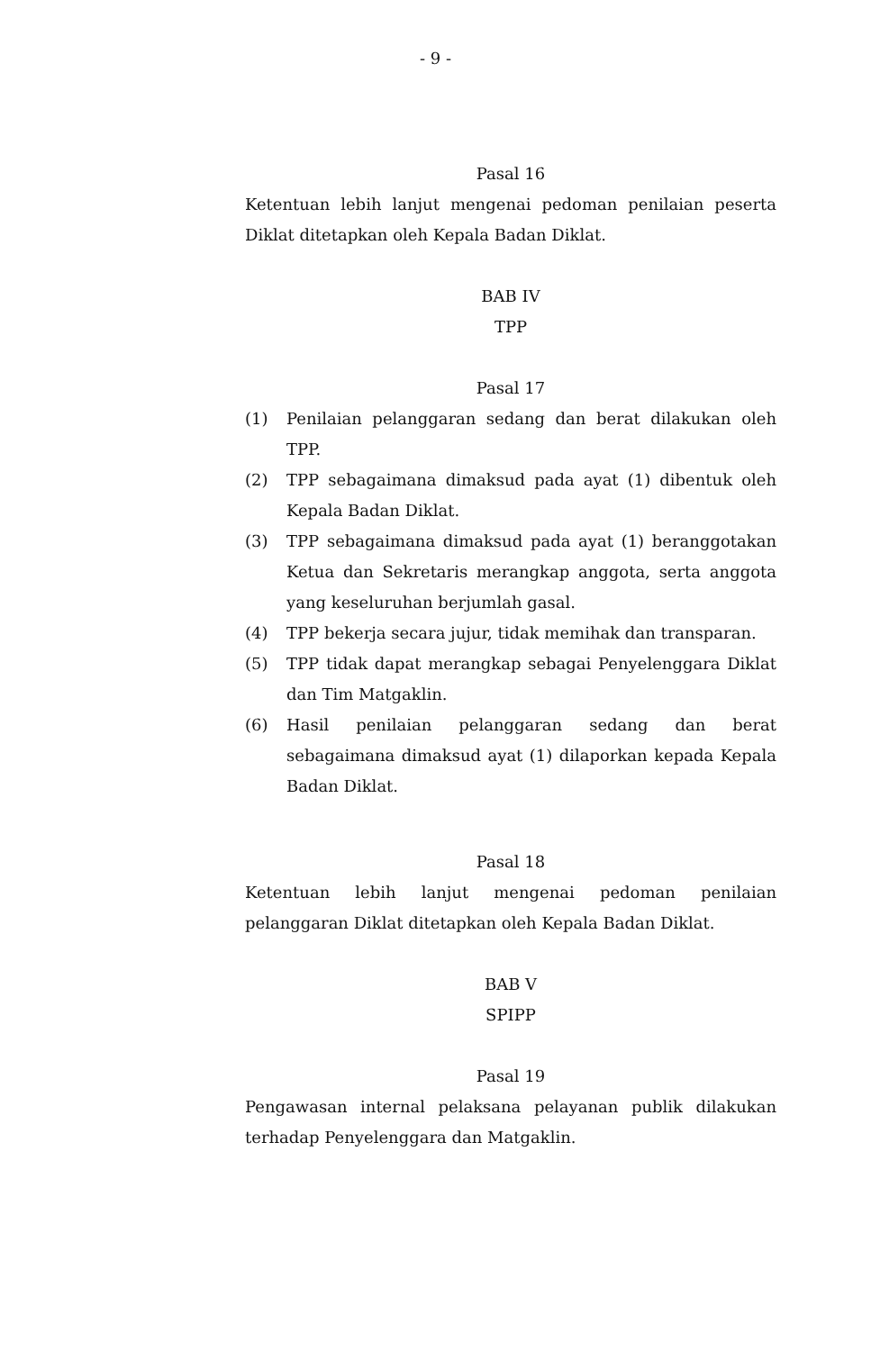- 9 -
Pasal 16
Ketentuan lebih lanjut mengenai pedoman penilaian peserta Diklat ditetapkan oleh Kepala Badan Diklat.
BAB IV
TPP
Pasal 17
(1) Penilaian pelanggaran sedang dan berat dilakukan oleh TPP.
(2) TPP sebagaimana dimaksud pada ayat (1) dibentuk oleh Kepala Badan Diklat.
(3) TPP sebagaimana dimaksud pada ayat (1) beranggotakan Ketua dan Sekretaris merangkap anggota, serta anggota yang keseluruhan berjumlah gasal.
(4) TPP bekerja secara jujur, tidak memihak dan transparan.
(5) TPP tidak dapat merangkap sebagai Penyelenggara Diklat dan Tim Matgaklin.
(6) Hasil penilaian pelanggaran sedang dan berat sebagaimana dimaksud ayat (1) dilaporkan kepada Kepala Badan Diklat.
Pasal 18
Ketentuan lebih lanjut mengenai pedoman penilaian pelanggaran Diklat ditetapkan oleh Kepala Badan Diklat.
BAB V
SPIPP
Pasal 19
Pengawasan internal pelaksana pelayanan publik dilakukan terhadap Penyelenggara dan Matgaklin.